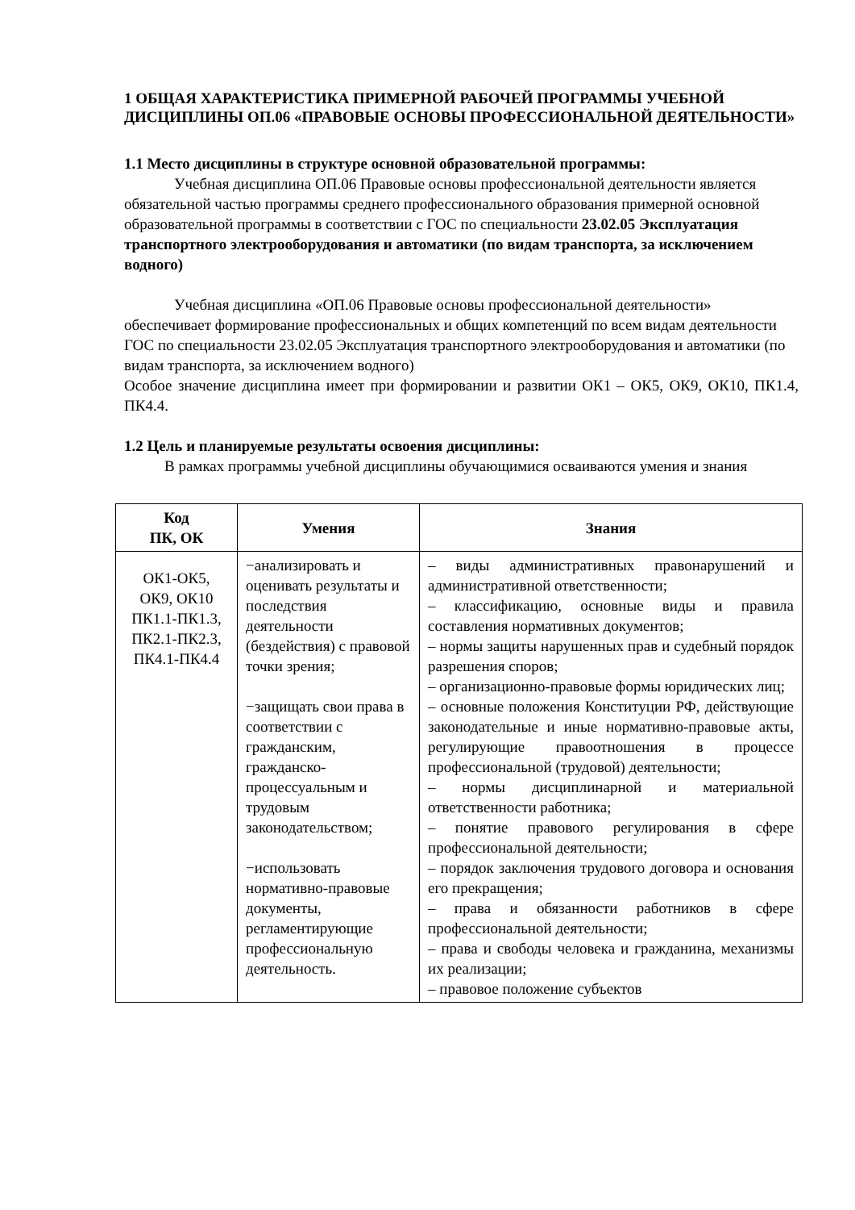1 ОБЩАЯ ХАРАКТЕРИСТИКА ПРИМЕРНОЙ РАБОЧЕЙ ПРОГРАММЫ УЧЕБНОЙ ДИСЦИПЛИНЫ ОП.06 «ПРАВОВЫЕ ОСНОВЫ ПРОФЕССИОНАЛЬНОЙ ДЕЯТЕЛЬНОСТИ»
1.1 Место дисциплины в структуре основной образовательной программы:
Учебная дисциплина ОП.06 Правовые основы профессиональной деятельности является обязательной частью программы среднего профессионального образования примерной основной образовательной программы в соответствии с ГОС по специальности 23.02.05 Эксплуатация транспортного электрооборудования и автоматики (по видам транспорта, за исключением водного)
Учебная дисциплина «ОП.06 Правовые основы профессиональной деятельности» обеспечивает формирование профессиональных и общих компетенций по всем видам деятельности ГОС по специальности 23.02.05 Эксплуатация транспортного электрооборудования и автоматики (по видам транспорта, за исключением водного)
Особое значение дисциплина имеет при формировании и развитии ОК1 – ОК5, ОК9, ОК10, ПК1.4, ПК4.4.
1.2 Цель и планируемые результаты освоения дисциплины:
В рамках программы учебной дисциплины обучающимися осваиваются умения и знания
| Код ПК, ОК | Умения | Знания |
| --- | --- | --- |
| ОК1-ОК5, ОК9, ОК10 ПК1.1-ПК1.3, ПК2.1-ПК2.3, ПК4.1-ПК4.4 | −анализировать и оценивать результаты и последствия деятельности (бездействия) с правовой точки зрения; −защищать свои права в соответствии с гражданским, гражданско-процессуальным и трудовым законодательством; −использовать нормативно-правовые документы, регламентирующие профессиональную деятельность. | – виды административных правонарушений и административной ответственности; – классификацию, основные виды и правила составления нормативных документов; – нормы защиты нарушенных прав и судебный порядок разрешения споров; – организационно-правовые формы юридических лиц; – основные положения Конституции РФ, действующие законодательные и иные нормативно-правовые акты, регулирующие правоотношения в процессе профессиональной (трудовой) деятельности; – нормы дисциплинарной и материальной ответственности работника; – понятие правового регулирования в сфере профессиональной деятельности; – порядок заключения трудового договора и основания его прекращения; – права и обязанности работников в сфере профессиональной деятельности; – права и свободы человека и гражданина, механизмы их реализации; – правовое положение субъектов |